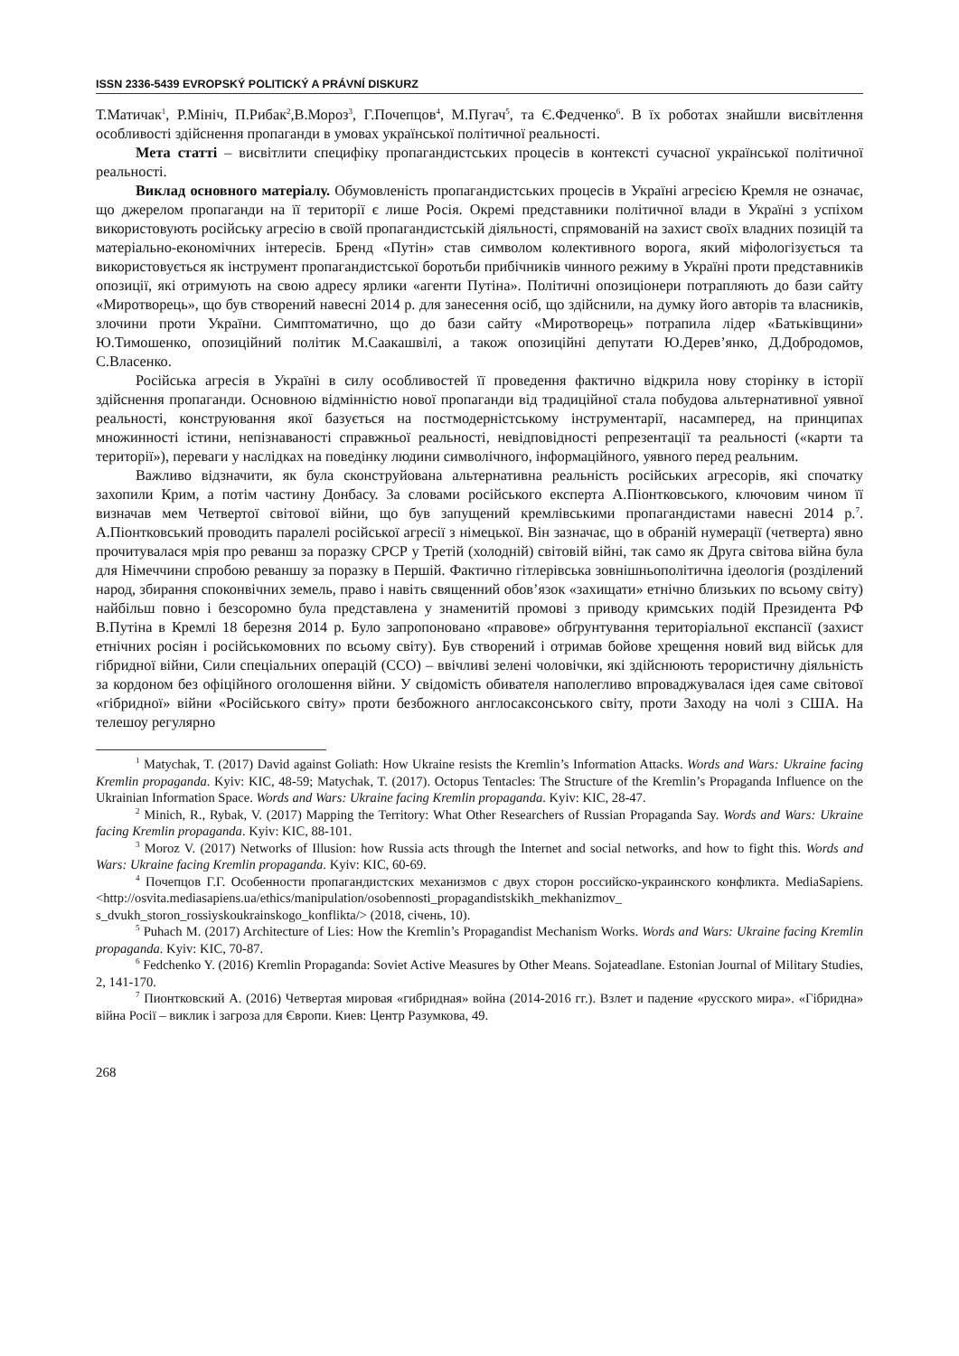ISSN 2336-5439 EVROPSKÝ POLITICKÝ A PRÁVNÍ DISKURZ
Т.Матичак<sup>1</sup>, Р.Мініч, П.Рибак<sup>2</sup>,В.Мороз<sup>3</sup>, Г.Почепцов<sup>4</sup>, М.Пугач<sup>5</sup>, та Є.Федченко<sup>6</sup>. В їх роботах знайшли висвітлення особливості здійснення пропаганди в умовах української політичної реальності.
Мета статті – висвітлити специфіку пропагандистських процесів в контексті сучасної української політичної реальності.
Виклад основного матеріалу. Обумовленість пропагандистських процесів в Україні агресією Кремля не означає, що джерелом пропаганди на її території є лише Росія. Окремі представники політичної влади в Україні з успіхом використовують російську агресію в своїй пропагандистській діяльності, спрямованій на захист своїх владних позицій та матеріально-економічних інтересів. Бренд «Путін» став символом колективного ворога, який міфологізується та використовується як інструмент пропагандистської боротьби прибічників чинного режиму в Україні проти представників опозиції, які отримують на свою адресу ярлики «агенти Путіна». Політичні опозиціонери потрапляють до бази сайту «Миротворець», що був створений навесні 2014 р. для занесення осіб, що здійснили, на думку його авторів та власників, злочини проти України. Симптоматично, що до бази сайту «Миротворець» потрапила лідер «Батьківщини» Ю.Тимошенко, опозиційний політик М.Саакашвілі, а також опозиційні депутати Ю.Дерев’янко, Д.Добродомов, С.Власенко.
Російська агресія в Україні в силу особливостей її проведення фактично відкрила нову сторінку в історії здійснення пропаганди. Основною відмінністю нової пропаганди від традиційної стала побудова альтернативної уявної реальності, конструювання якої базується на постмодерністському інструментарії, насамперед, на принципах множинності істини, непізнаваності справжньої реальності, невідповідності репрезентації та реальності («карти та території»), переваги у наслідках на поведінку людини символічного, інформаційного, уявного перед реальним.
Важливо відзначити, як була сконструйована альтернативна реальність російських агресорів, які спочатку захопили Крим, а потім частину Донбасу. За словами російського експерта А.Піонтковського, ключовим чином її визначав мем Четвертої світової війни, що був запущений кремлівськими пропагандистами навесні 2014 р.<sup>7</sup>. А.Піонтковський проводить паралелі російської агресії з німецької. Він зазначає, що в обраній нумерації (четверта) явно прочитувалася мрія про реванш за поразку СРСР у Третій (холодній) світовій війні, так само як Друга світова війна була для Німеччини спробою реваншу за поразку в Першій. Фактично гітлерівська зовнішньополітична ідеологія (розділений народ, збирання споконвічних земель, право і навіть священний обов’язок «захищати» етнічно близьких по всьому світу) найбільш повно і безсоромно була представлена у знаменитій промові з приводу кримських подій Президента РФ В.Путіна в Кремлі 18 березня 2014 р. Було запропоновано «правове» обґрунтування територіальної експансії (захист етнічних росіян і російськомовних по всьому світу). Був створений і отримав бойове хрещення новий вид військ для гібридної війни, Сили спеціальних операцій (ССО) – ввічливі зелені чоловічки, які здійснюють терористичну діяльність за кордоном без офіційного оголошення війни. У свідомість обивателя наполегливо впроваджувалася ідея саме світової «гібридної» війни «Російського світу» проти безбожного англосаксонського світу, проти Заходу на чолі з США. На телешоу регулярно
<sup>1</sup> Matychak, T. (2017) David against Goliath: How Ukraine resists the Kremlin’s Information Attacks. Words and Wars: Ukraine facing Kremlin propaganda. Kyiv: KIC, 48-59; Matychak, T. (2017). Octopus Tentacles: The Structure of the Kremlin’s Propaganda Influence on the Ukrainian Information Space. Words and Wars: Ukraine facing Kremlin propaganda. Kyiv: KIC, 28-47.
<sup>2</sup> Minich, R., Rybak, V. (2017) Mapping the Territory: What Other Researchers of Russian Propaganda Say. Words and Wars: Ukraine facing Kremlin propaganda. Kyiv: KIC, 88-101.
<sup>3</sup> Moroz V. (2017) Networks of Illusion: how Russia acts through the Internet and social networks, and how to fight this. Words and Wars: Ukraine facing Kremlin propaganda. Kyiv: KIC, 60-69.
<sup>4</sup> Почепцов Г.Г. Особенности пропагандистских механизмов с двух сторон российско-украинского конфликта. MediaSapiens. <http://osvita.mediasapiens.ua/ethics/manipulation/osobennosti_propagandistskikh_mekhanizmov_ s_dvukh_storon_rossiyskoukrainskogo_konflikta/> (2018, січень, 10).
<sup>5</sup> Puhach M. (2017) Architecture of Lies: How the Kremlin’s Propagandist Mechanism Works. Words and Wars: Ukraine facing Kremlin propaganda. Kyiv: KIC, 70-87.
<sup>6</sup> Fedchenko Y. (2016) Kremlin Propaganda: Soviet Active Measures by Other Means. Sojateadlane. Estonian Journal of Military Studies, 2, 141-170.
<sup>7</sup> Пионтковский А. (2016) Четвертая мировая «гибридная» война (2014-2016 гг.). Взлет и падение «русского мира». «Гібридна» війна Росії – виклик і загроза для Європи. Киев: Центр Разумкова, 49.
268